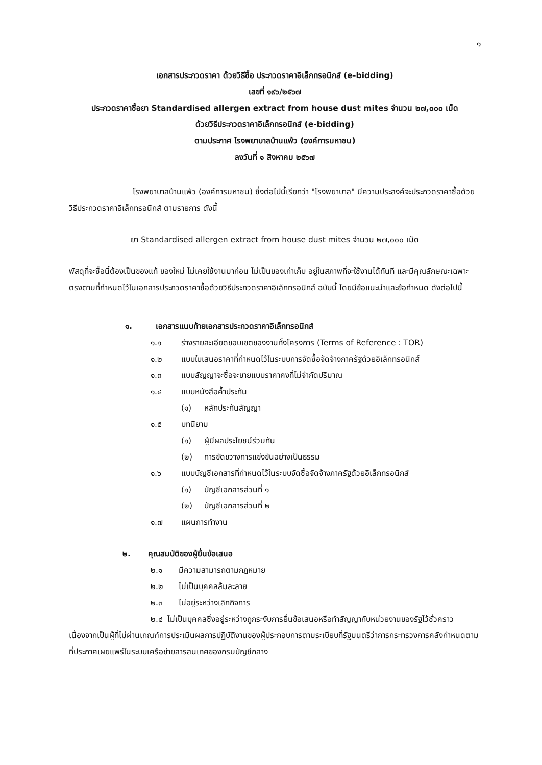๑
เอกสารประกวดราคา ด้วยวิธีซื้อ ประกวดราคาอิเล็กทรอนิกส์ (e-bidding)
เลขที่ ๑๙๖/๒๕๖๗
ประกวดราคาซื้อยา Standardised allergen extract from house dust mites จำนวน ๒๗,๐๐๐ เม็ด
ด้วยวิธีประกวดราคาอิเล็กทรอนิกส์ (e-bidding)
ตามประกาศ โรงพยาบาลบ้านแพ้ว (องค์การมหาชน)
ลงวันที่ ๑ สิงหาคม ๒๕๖๗
โรงพยาบาลบ้านแพ้ว (องค์การมหาชน) ซึ่งต่อไปนี้เรียกว่า "โรงพยาบาล" มีความประสงค์จะประกวดราคาซื้อด้วยวิธีประกวดราคาอิเล็กทรอนิกส์ ตามรายการ ดังนี้
ยา Standardised allergen extract from house dust mites จำนวน ๒๗,๐๐๐ เม็ด
พัสดุที่จะซื้อนี้ต้องเป็นของแท้ ของใหม่ ไม่เคยใช้งานมาก่อน ไม่เป็นของเก่าเก็บ อยู่ในสภาพที่จะใช้งานได้ทันที และมีคุณลักษณะเฉพาะตรงตามที่กำหนดไว้ในเอกสารประกวดราคาซื้อด้วยวิธีประกวดราคาอิเล็กทรอนิกส์ ฉบับนี้ โดยมีข้อแนะนำและข้อกำหนด ดังต่อไปนี้
๑. เอกสารแนบท้ายเอกสารประกวดราคาอิเล็กทรอนิกส์
๑.๑ ร่างรายละเอียดขอบเขตของงานทั้งโครงการ (Terms of Reference : TOR)
๑.๒ แบบใบเสนอราคาที่กำหนดไว้ในระบบการจัดซื้อจัดจ้างภาครัฐด้วยอิเล็กทรอนิกส์
๑.๓ แบบสัญญาจะซื้อจะขายแบบราคาคงที่ไม่จำกัดปริมาณ
๑.๔ แบบหนังสือค้ำประกัน
(๑) หลักประกันสัญญา
๑.๕ บทนิยาม
(๑) ผู้มีผลประโยชน์ร่วมกัน
(๒) การขัดขวางการแข่งขันอย่างเป็นธรรม
๑.๖ แบบบัญชีเอกสารที่กำหนดไว้ในระบบจัดซื้อจัดจ้างภาครัฐด้วยอิเล็กทรอนิกส์
(๑) บัญชีเอกสารส่วนที่ ๑
(๒) บัญชีเอกสารส่วนที่ ๒
๑.๗ แผนการทำงาน
๒. คุณสมบัติของผู้ยื่นข้อเสนอ
๒.๑ มีความสามารถตามกฎหมาย
๒.๒ ไม่เป็นบุคคลล้มละลาย
๒.๓ ไม่อยู่ระหว่างเลิกกิจการ
๒.๔ ไม่เป็นบุคคลซึ่งอยู่ระหว่างถูกระงับการยื่นข้อเสนอหรือทำสัญญากับหน่วยงานของรัฐไว้ชั่วคราว เนื่องจากเป็นผู้ที่ไม่ผ่านเกณฑ์การประเมินผลการปฏิบัติงานของผู้ประกอบการตามระเบียบที่รัฐมนตรีว่าการกระทรวงการคลังกำหนดตามที่ประกาศเผยแพร่ในระบบเครือข่ายสารสนเทศของกรมบัญชีกลาง